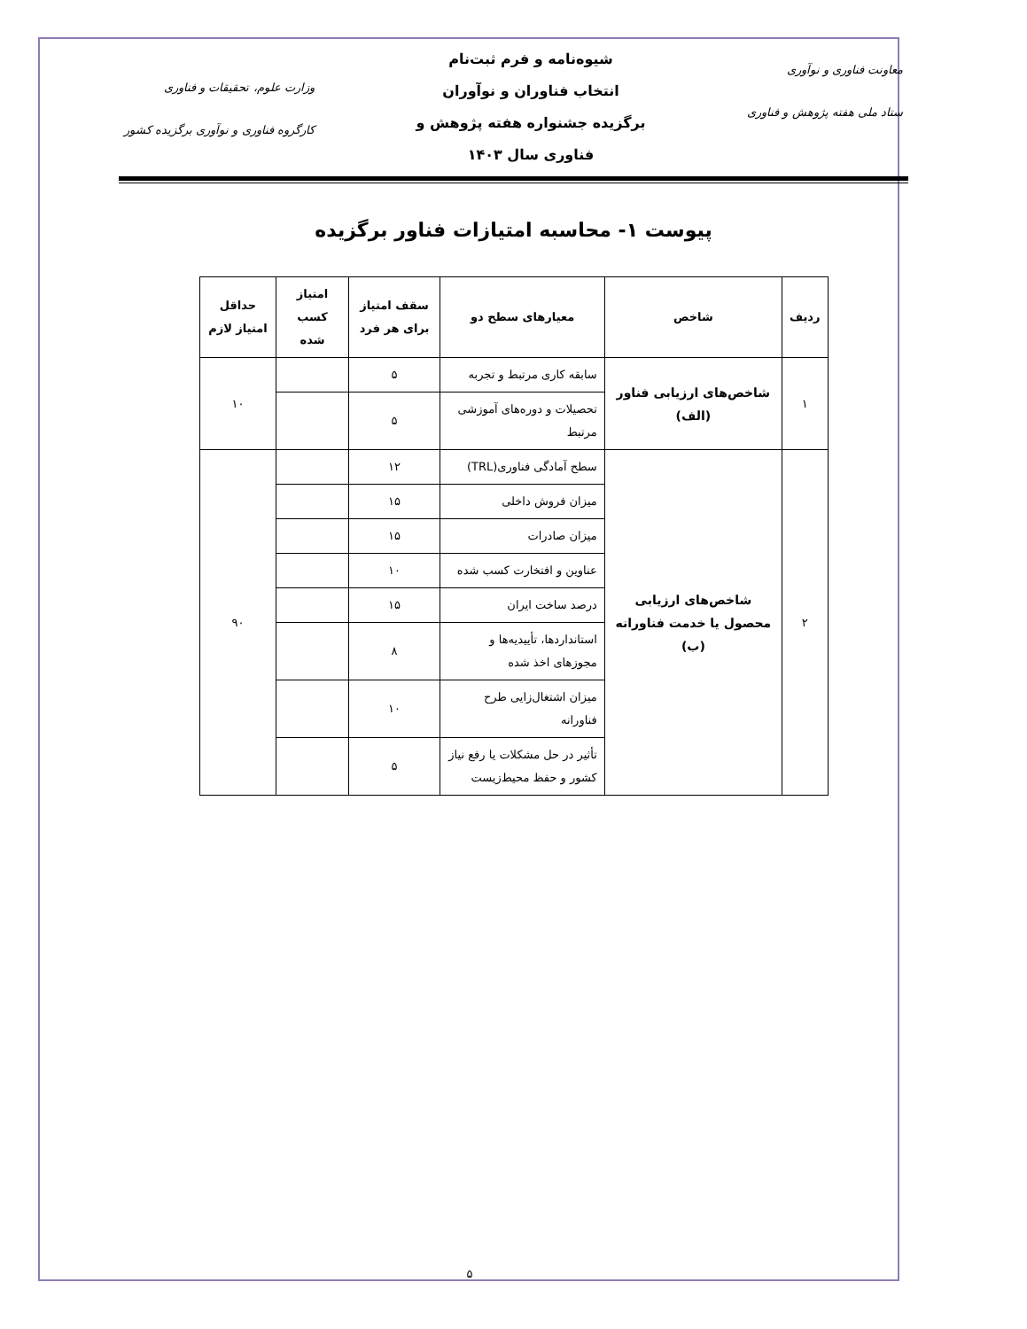معاونت فناوری و نوآوری
ستاد ملی هفته پژوهش و فناوری
شیوه‌نامه و فرم ثبت‌نام
انتخاب فناوران و نوآوران
برگزیده جشنواره هفته پژوهش و
فناوری سال ۱۴۰۳
وزارت علوم، تحقیقات و فناوری
کارگروه فناوری و نوآوری برگزیده کشور
پیوست ۱- محاسبه امتیازات فناور برگزیده
| ردیف | شاخص | معیارهای سطح دو | سقف امتیاز برای هر فرد | امتیاز کسب شده | حداقل امتیاز لازم |
| --- | --- | --- | --- | --- | --- |
| ۱ | شاخص‌های ارزیابی فناور (الف) | سابقه کاری مرتبط و تجربه | ۵ | | ۱۰ |
| | | تحصیلات و دوره‌های آموزشی مرتبط | ۵ | | |
| ۲ | شاخص‌های ارزیابی محصول یا خدمت فناورانه (ب) | سطح آمادگی فناوری(TRL) | ۱۲ | | ۹۰ |
| | | میزان فروش داخلی | ۱۵ | | |
| | | میزان صادرات | ۱۵ | | |
| | | عناوین و افتخارت کسب شده | ۱۰ | | |
| | | درصد ساخت ایران | ۱۵ | | |
| | | استانداردها، تأییدیه‌ها و مجوزهای اخذ شده | ۸ | | |
| | | میزان اشتغال‌زایی طرح فناورانه | ۱۰ | | |
| | | تأثیر در حل مشکلات یا رفع نیاز کشور و حفظ محیط‌زیست | ۵ | | |
۵